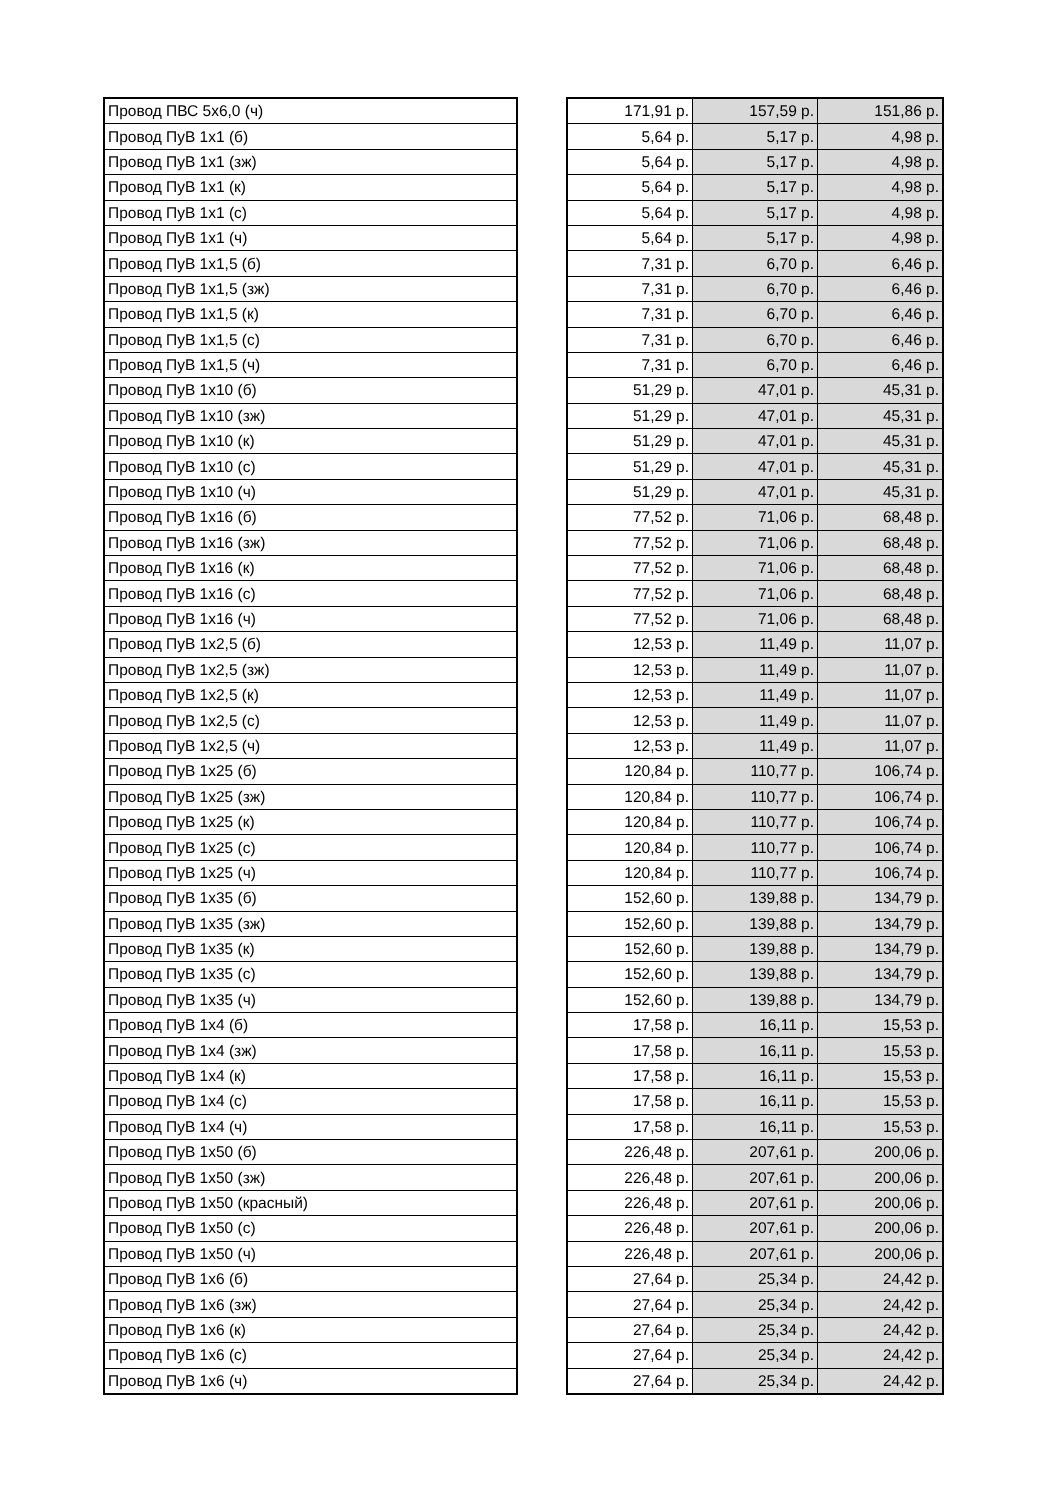| Провод ПВС 5х6,0 (ч) | | 171,91 р. | 157,59 р. | 151,86 р. |
| Провод ПуВ 1х1 (б) | | 5,64 р. | 5,17 р. | 4,98 р. |
| Провод ПуВ 1х1 (зж) | | 5,64 р. | 5,17 р. | 4,98 р. |
| Провод ПуВ 1х1 (к) | | 5,64 р. | 5,17 р. | 4,98 р. |
| Провод ПуВ 1х1 (с) | | 5,64 р. | 5,17 р. | 4,98 р. |
| Провод ПуВ 1х1 (ч) | | 5,64 р. | 5,17 р. | 4,98 р. |
| Провод ПуВ 1х1,5 (б) | | 7,31 р. | 6,70 р. | 6,46 р. |
| Провод ПуВ 1х1,5 (зж) | | 7,31 р. | 6,70 р. | 6,46 р. |
| Провод ПуВ 1х1,5 (к) | | 7,31 р. | 6,70 р. | 6,46 р. |
| Провод ПуВ 1х1,5 (с) | | 7,31 р. | 6,70 р. | 6,46 р. |
| Провод ПуВ 1х1,5 (ч) | | 7,31 р. | 6,70 р. | 6,46 р. |
| Провод ПуВ 1х10 (б) | | 51,29 р. | 47,01 р. | 45,31 р. |
| Провод ПуВ 1х10 (зж) | | 51,29 р. | 47,01 р. | 45,31 р. |
| Провод ПуВ 1х10 (к) | | 51,29 р. | 47,01 р. | 45,31 р. |
| Провод ПуВ 1х10 (с) | | 51,29 р. | 47,01 р. | 45,31 р. |
| Провод ПуВ 1х10 (ч) | | 51,29 р. | 47,01 р. | 45,31 р. |
| Провод ПуВ 1х16 (б) | | 77,52 р. | 71,06 р. | 68,48 р. |
| Провод ПуВ 1х16 (зж) | | 77,52 р. | 71,06 р. | 68,48 р. |
| Провод ПуВ 1х16 (к) | | 77,52 р. | 71,06 р. | 68,48 р. |
| Провод ПуВ 1х16 (с) | | 77,52 р. | 71,06 р. | 68,48 р. |
| Провод ПуВ 1х16 (ч) | | 77,52 р. | 71,06 р. | 68,48 р. |
| Провод ПуВ 1х2,5 (б) | | 12,53 р. | 11,49 р. | 11,07 р. |
| Провод ПуВ 1х2,5 (зж) | | 12,53 р. | 11,49 р. | 11,07 р. |
| Провод ПуВ 1х2,5 (к) | | 12,53 р. | 11,49 р. | 11,07 р. |
| Провод ПуВ 1х2,5 (с) | | 12,53 р. | 11,49 р. | 11,07 р. |
| Провод ПуВ 1х2,5 (ч) | | 12,53 р. | 11,49 р. | 11,07 р. |
| Провод ПуВ 1х25 (б) | | 120,84 р. | 110,77 р. | 106,74 р. |
| Провод ПуВ 1х25 (зж) | | 120,84 р. | 110,77 р. | 106,74 р. |
| Провод ПуВ 1х25 (к) | | 120,84 р. | 110,77 р. | 106,74 р. |
| Провод ПуВ 1х25 (с) | | 120,84 р. | 110,77 р. | 106,74 р. |
| Провод ПуВ 1х25 (ч) | | 120,84 р. | 110,77 р. | 106,74 р. |
| Провод ПуВ 1х35 (б) | | 152,60 р. | 139,88 р. | 134,79 р. |
| Провод ПуВ 1х35 (зж) | | 152,60 р. | 139,88 р. | 134,79 р. |
| Провод ПуВ 1х35 (к) | | 152,60 р. | 139,88 р. | 134,79 р. |
| Провод ПуВ 1х35 (с) | | 152,60 р. | 139,88 р. | 134,79 р. |
| Провод ПуВ 1х35 (ч) | | 152,60 р. | 139,88 р. | 134,79 р. |
| Провод ПуВ 1х4 (б) | | 17,58 р. | 16,11 р. | 15,53 р. |
| Провод ПуВ 1х4 (зж) | | 17,58 р. | 16,11 р. | 15,53 р. |
| Провод ПуВ 1х4 (к) | | 17,58 р. | 16,11 р. | 15,53 р. |
| Провод ПуВ 1х4 (с) | | 17,58 р. | 16,11 р. | 15,53 р. |
| Провод ПуВ 1х4 (ч) | | 17,58 р. | 16,11 р. | 15,53 р. |
| Провод ПуВ 1х50 (б) | | 226,48 р. | 207,61 р. | 200,06 р. |
| Провод ПуВ 1х50 (зж) | | 226,48 р. | 207,61 р. | 200,06 р. |
| Провод ПуВ 1х50 (красный) | | 226,48 р. | 207,61 р. | 200,06 р. |
| Провод ПуВ 1х50 (с) | | 226,48 р. | 207,61 р. | 200,06 р. |
| Провод ПуВ 1х50 (ч) | | 226,48 р. | 207,61 р. | 200,06 р. |
| Провод ПуВ 1х6 (б) | | 27,64 р. | 25,34 р. | 24,42 р. |
| Провод ПуВ 1х6 (зж) | | 27,64 р. | 25,34 р. | 24,42 р. |
| Провод ПуВ 1х6 (к) | | 27,64 р. | 25,34 р. | 24,42 р. |
| Провод ПуВ 1х6 (с) | | 27,64 р. | 25,34 р. | 24,42 р. |
| Провод ПуВ 1х6 (ч) | | 27,64 р. | 25,34 р. | 24,42 р. |